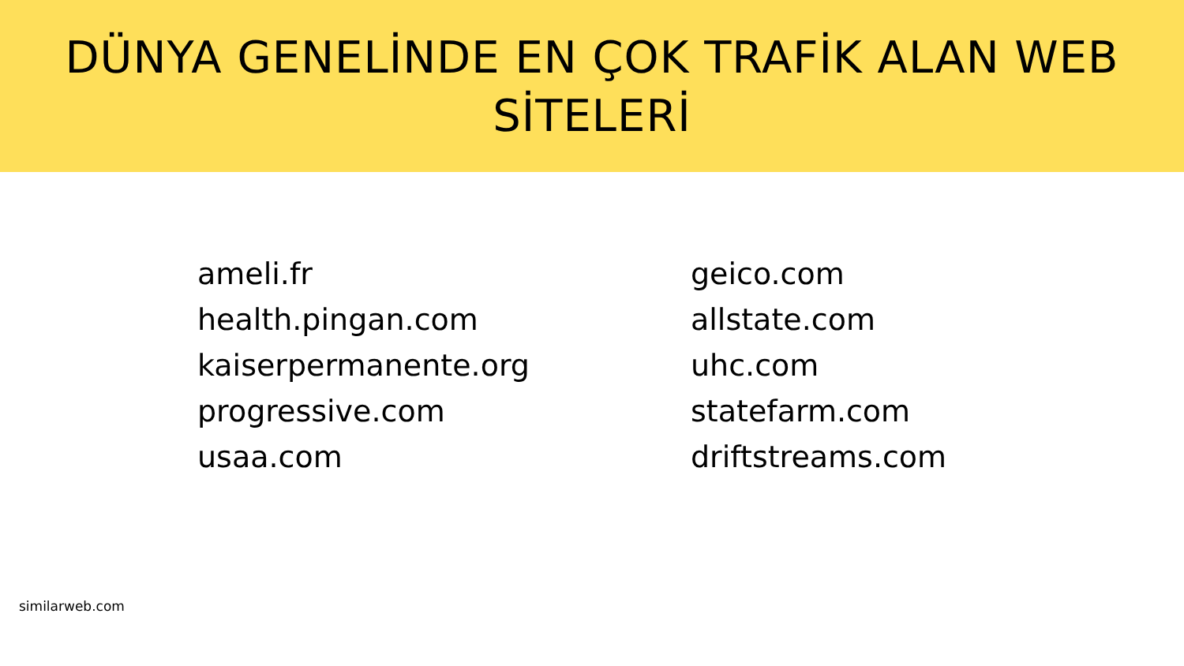DÜNYA GENELİNDE EN ÇOK TRAFİK ALAN WEB
SİTELERİ
ameli.fr
health.pingan.com
kaiserpermanente.org
progressive.com
usaa.com
geico.com
allstate.com
uhc.com
statefarm.com
driftstreams.com
similarweb.com